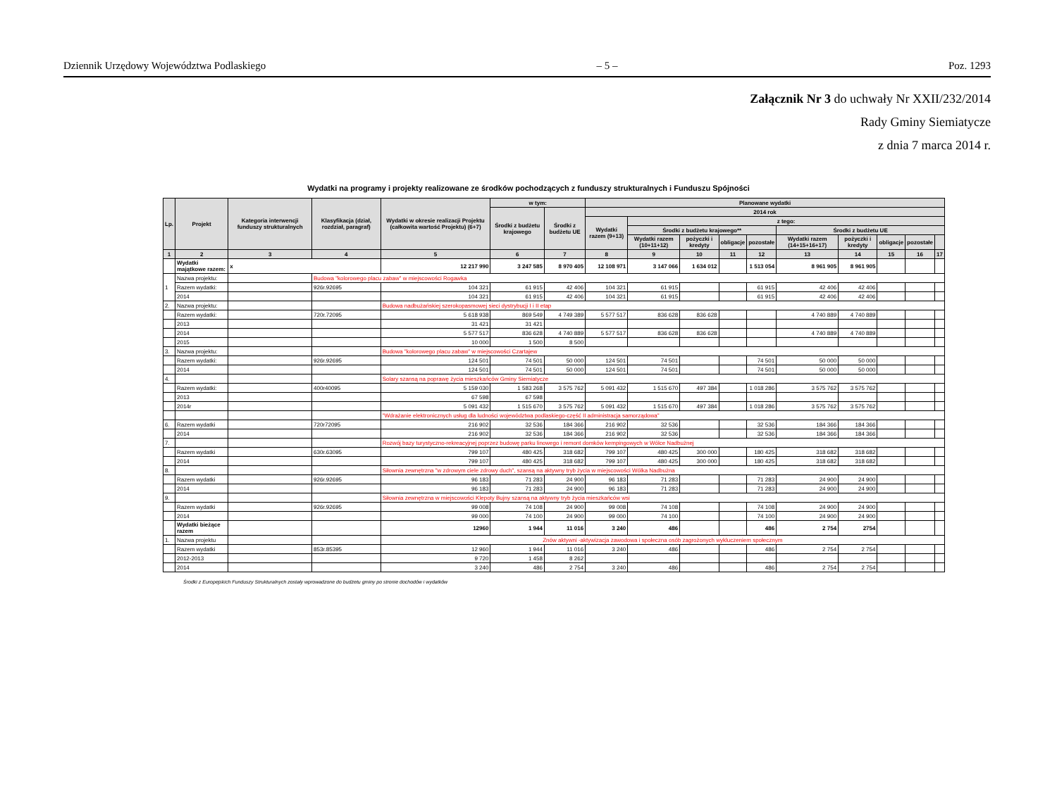Dziennik Urzędowy Województwa Podlaskiego – 5 – Poz. 1293
Załącznik Nr 3 do uchwały Nr XXII/232/2014
Rady Gminy Siemiatycze
z dnia 7 marca 2014 r.
Wydatki na programy i projekty realizowane ze środków pochodzących z funduszy strukturalnych i Funduszu Spójności
| Lp. | Projekt | Kategoria interwencji funduszy strukturalnych | Klasyfikacja (dział, rozdział, paragraf) | Wydatki w okresie realizacji Projektu (całkowita wartość Projektu) (6+7) | w tym: | | Planowane wydatki | | | | | | | | | |
| --- | --- | --- | --- | --- | --- | --- | --- | --- | --- | --- | --- | --- | --- | --- | --- | --- |
| | | | | | Środki z budżetu krajowego | Środki z budżetu UE | 2014 rok | | | | | | | | | |
| | | | | | | | Wydatki razem (9+13) | z tego: | | | | | | | | |
| | | | | | | | | Środki z budżetu krajowego** | | | | Środki z budżetu UE | | | | |
| | | | | | | | | Wydatki razem (10+11+12) | pożyczki i kredyty | obligacje | pozostałe | Wydatki razem (14+15+16+17) | pożyczki i kredyty | obligacje | pozostałe | |
| 1 | 2 | 3 | 4 | 5 | 6 | 7 | 8 | 9 | 10 | 11 | 12 | 13 | 14 | 15 | 16 | 17 |
| | Wydatki majątkowe razem: | x | | 12 217 990 | 3 247 585 | 8 970 405 | 12 108 971 | 3 147 066 | 1 634 012 | | 1 513 054 | 8 961 905 | 8 961 905 | | | |
| 1 | Nazwa projektu: | | Budowa "kolorowego placu zabaw" w miejscowości Rogawka | | | | | | | | | | | | | |
| | Razem wydatki: | | 926r.92695 | 104 321 | 61 915 | 42 406 | 104 321 | 61 915 | | | 61 915 | 42 406 | 42 406 | | | |
| | 2014 | | | 104 321 | 61 915 | 42 406 | 104 321 | 61 915 | | | 61 915 | 42 406 | 42 406 | | | |
| 2. | Nazwa projektu: | | | Budowa nadbużańskiej szerokopasmowej sieci dystrybucji I i II etap | | | | | | | | | | | | |
| | Razem wydatki: | | 720r.72095 | 5 618 938 | 869 549 | 4 749 389 | 5 577 517 | 836 628 | 836 628 | | | 4 740 889 | 4 740 889 | | | |
| | 2013 | | | 31 421 | 31 421 | | | | | | | | | | | |
| | 2014 | | | 5 577 517 | 836 628 | 4 740 889 | 5 577 517 | 836 628 | 836 628 | | | 4 740 889 | 4 740 889 | | | |
| | 2015 | | | 10 000 | 1 500 | 8 500 | | | | | | | | | | |
| 3. | Nazwa projektu: | | | Budowa "kolorowego placu zabaw" w miejscowości Czartajew | | | | | | | | | | | | |
| | Razem wydatki: | | 926r.92695 | 124 501 | 74 501 | 50 000 | 124 501 | 74 501 | | | 74 501 | 50 000 | 50 000 | | | |
| | 2014 | | | 124 501 | 74 501 | 50 000 | 124 501 | 74 501 | | | 74 501 | 50 000 | 50 000 | | | |
| 4. | | | | Solary szansą na poprawę życia mieszkańców Gminy Siemiatycze | | | | | | | | | | | | |
| | Razem wydatki: | | 400r40095 | 5 159 030 | 1 583 268 | 3 575 762 | 5 091 432 | 1 515 670 | 497 384 | | 1 018 286 | 3 575 762 | 3 575 762 | | | |
| | 2013 | | | 67 598 | 67 598 | | | | | | | | | | | |
| | 2014r | | | 5 091 432 | 1 515 670 | 3 575 762 | 5 091 432 | 1 515 670 | 497 384 | | 1 018 286 | 3 575 762 | 3 575 762 | | | |
| | | | | "Wdrażanie elektronicznych usług dla ludności województwa podlaskiego-część II administracja samorządowa" | | | | | | | | | | | | |
| 6. | Razem wydatki | | 720r72095 | 216 902 | 32 536 | 184 366 | 216 902 | 32 536 | | | 32 536 | 184 366 | 184 366 | | | |
| | 2014 | | | 216 902 | 32 536 | 184 366 | 216 902 | 32 536 | | | 32 536 | 184 366 | 184 366 | | | |
| 7. | | | | Rozwój bazy turystyczno-rekreacyjnej poprzez budowę parku linowego i remont domków kempingowych w Wólce Nadbużnej | | | | | | | | | | | | |
| | Razem wydatki | | 630r.63095 | 799 107 | 480 425 | 318 682 | 799 107 | 480 425 | 300 000 | | 180 425 | 318 682 | 318 682 | | | |
| | 2014 | | | 799 107 | 480 425 | 318 682 | 799 107 | 480 425 | 300 000 | | 180 425 | 318 682 | 318 682 | | | |
| 8. | | | | Siłownia zewnętrzna "w zdrowym ciele zdrowy duch", szansą na aktywny tryb życia w miejscowości Wólka Nadbużna | | | | | | | | | | | | |
| | Razem wydatki | | 926r.92695 | 96 183 | 71 283 | 24 900 | 96 183 | 71 283 | | | 71 283 | 24 900 | 24 900 | | | |
| | 2014 | | | 96 183 | 71 283 | 24 900 | 96 183 | 71 283 | | | 71 283 | 24 900 | 24 900 | | | |
| 9. | | | | Siłownia zewnętrzna w miejscowości Klepoty Bujny szansą na aktywny tryb życia mieszkańców wsi | | | | | | | | | | | | |
| | Razem wydatki | | 926r.92695 | 99 008 | 74 108 | 24 900 | 99 008 | 74 108 | | | 74 108 | 24 900 | 24 900 | | | |
| | 2014 | | | 99 000 | 74 100 | 24 900 | 99 000 | 74 100 | | | 74 100 | 24 900 | 24 900 | | | |
| | Wydatki bieżące razem | | | 12960 | 1 944 | 11 016 | 3 240 | 486 | | | 486 | 2 754 | 2754 | | | |
| 1. | Nazwa projektu | | | Znów aktywni -aktywizacja zawodowa i społeczna osób zagrożonych wykluczeniem społecznym | | | | | | | | | | | | |
| | Razem wydatki | | 853r.85395 | 12 960 | 1 944 | 11 016 | 3 240 | 486 | | | 486 | 2 754 | 2 754 | | | |
| | 2012-2013 | | | 9 720 | 1 458 | 8 262 | | | | | | | | | | |
| | 2014 | | | 3 240 | 486 | 2 754 | 3 240 | 486 | | | 486 | 2 754 | 2 754 | | | |
Środki z Europejskich Funduszy Strukturalnych zostały wprowadzone do budżetu gminy po stronie dochodów i wydatków